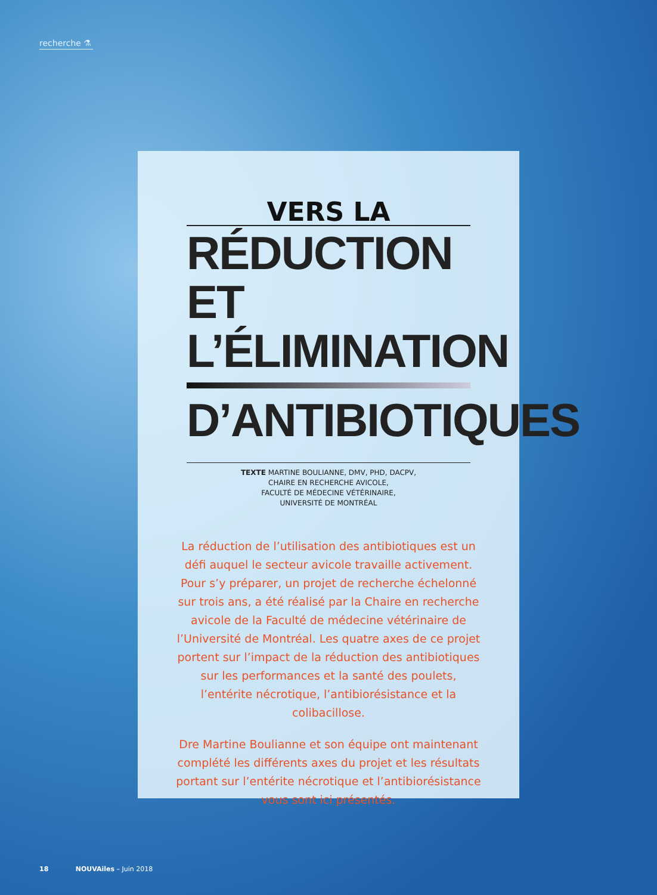recherche ⚗
VERS LA
RÉDUCTION ET
L’ÉLIMINATION
D’ANTIBIOTIQUES
TEXTE MARTINE BOULIANNE, DMV, PHD, DACPV,
CHAIRE EN RECHERCHE AVICOLE,
FACULTÉ DE MÉDECINE VÉTÉRINAIRE,
UNIVERSITÉ DE MONTRÉAL
La réduction de l’utilisation des antibiotiques est un défi auquel le secteur avicole travaille activement. Pour s’y préparer, un projet de recherche échelonné sur trois ans, a été réalisé par la Chaire en recherche avicole de la Faculté de médecine vétérinaire de l’Université de Montréal. Les quatre axes de ce projet portent sur l’impact de la réduction des antibiotiques sur les performances et la santé des poulets, l’entérite nécrotique, l’antibiorésistance et la colibacillose.
Dre Martine Boulianne et son équipe ont maintenant complété les différents axes du projet et les résultats portant sur l’entérite nécrotique et l’antibiorésistance vous sont ici présentés.
18 NOUVAiles – Juin 2018